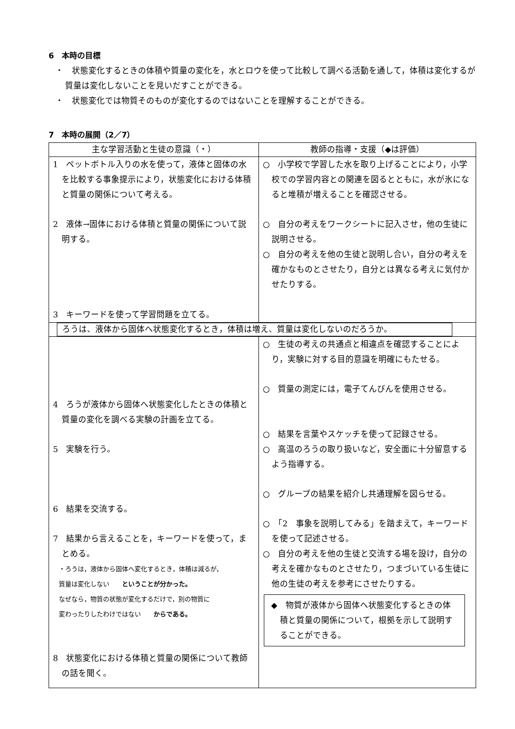6　本時の目標
・　状態変化するときの体積や質量の変化を，水とロウを使って比較して調べる活動を通して，体積は変化するが質量は変化しないことを見いだすことができる。
・　状態変化では物質そのものが変化するのではないことを理解することができる。
7　本時の展開（2／7）
| 主な学習活動と生徒の意識（・） | 教師の指導・支援（◆は評価） |
| --- | --- |
| 1 ペットボトル入りの水を使って，液体と固体の水を比較する事象提示により，状態変化における体積と質量の関係について考える。 2 液体→固体における体積と質量の関係について説明する。 3 キーワードを使って学習問題を立てる。 | ○ 小学校で学習した水を取り上げることにより，小学校での学習内容との関連を図るとともに，水が氷になると堆積が増えることを確認させる。 ○ 自分の考えをワークシートに記入させ，他の生徒に説明させる。 ○ 自分の考えを他の生徒と説明し合い，自分の考えを確かなものとさせたり，自分とは異なる考えに気付かせたりする。 |
| ろうは、液体から固体へ状態変化するとき，体積は増え、質量は変化しないのだろうか。 | |
| 4 ろうが液体から固体へ状態変化したときの体積と質量の変化を調べる実験の計画を立てる。 5 実験を行う。 6 結果を交流する。 7 結果から言えることを，キーワードを使って，まとめる。 ・ろうは，液体から固体へ変化するとき，体積は減るが， 質量は変化しない ということが分かった。 なぜなら，物質の状態が変化するだけで，別の物質に 変わったりしたわけではない からである。 8 状態変化における体積と質量の関係について教師の話を聞く。 | ○ 生徒の考えの共通点と相違点を確認することにより，実験に対する目的意識を明確にもたせる。 ○ 質量の測定には，電子てんびんを使用させる。 ○ 結果を言葉やスケッチを使って記録させる。 ○ 高温のろうの取り扱いなど，安全面に十分留意するよう指導する。 ○ グループの結果を紹介し共通理解を図らせる。 ○ 「2 事象を説明してみる」を踏まえて，キーワードを使って記述させる。 ○ 自分の考えを他の生徒と交流する場を設け，自分の考えを確かなものとさせたり，つまづいている生徒に他の生徒の考えを参考にさせたりする。 ◆ 物質が液体から固体へ状態変化するときの体積と質量の関係について，根拠を示して説明することができる。 |